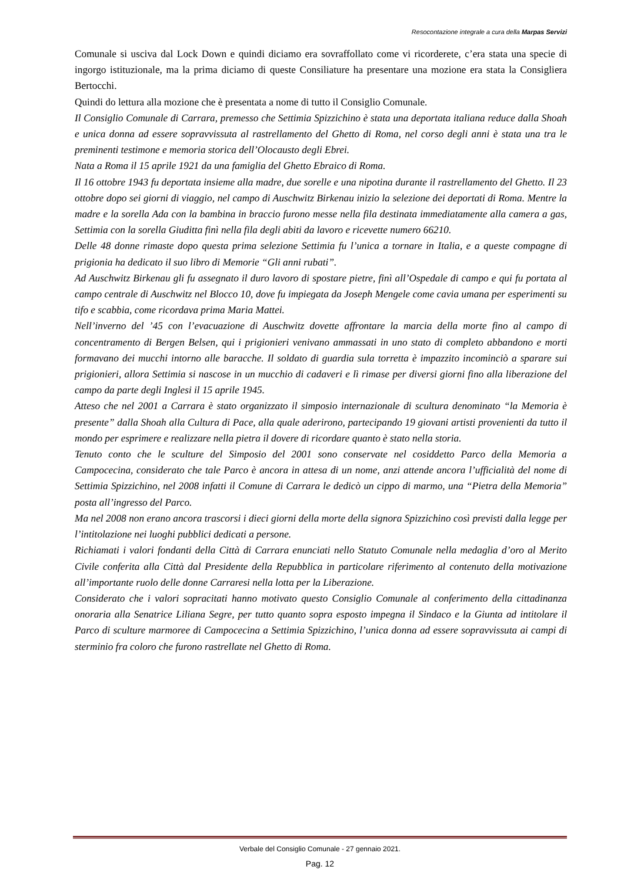Resocontazione integrale a cura della Marpas Servizi
Comunale si usciva dal Lock Down e quindi diciamo era sovraffollato come vi ricorderete, c’era stata una specie di ingorgo istituzionale, ma la prima diciamo di queste Consiliature ha presentare una mozione era stata la Consigliera Bertocchi.
Quindi do lettura alla mozione che è presentata a nome di tutto il Consiglio Comunale.
Il Consiglio Comunale di Carrara, premesso che Settimia Spizzichino è stata una deportata italiana reduce dalla Shoah e unica donna ad essere sopravvissuta al rastrellamento del Ghetto di Roma, nel corso degli anni è stata una tra le preminenti testimone e memoria storica dell’Olocausto degli Ebrei.
Nata a Roma il 15 aprile 1921 da una famiglia del Ghetto Ebraico di Roma.
Il 16 ottobre 1943 fu deportata insieme alla madre, due sorelle e una nipotina durante il rastrellamento del Ghetto. Il 23 ottobre dopo sei giorni di viaggio, nel campo di Auschwitz Birkenau inizio la selezione dei deportati di Roma. Mentre la madre e la sorella Ada con la bambina in braccio furono messe nella fila destinata immediatamente alla camera a gas, Settimia con la sorella Giuditta finì nella fila degli abiti da lavoro e ricevette numero 66210.
Delle 48 donne rimaste dopo questa prima selezione Settimia fu l’unica a tornare in Italia, e a queste compagne di prigionia ha dedicato il suo libro di Memorie “Gli anni rubati”.
Ad Auschwitz Birkenau gli fu assegnato il duro lavoro di spostare pietre, finì all’Ospedale di campo e qui fu portata al campo centrale di Auschwitz nel Blocco 10, dove fu impiegata da Joseph Mengele come cavia umana per esperimenti su tifo e scabbia, come ricordava prima Maria Mattei.
Nell’inverno del ’45 con l’evacuazione di Auschwitz dovette affrontare la marcia della morte fino al campo di concentramento di Bergen Belsen, qui i prigionieri venivano ammassati in uno stato di completo abbandono e morti formavano dei mucchi intorno alle baracche. Il soldato di guardia sula torretta è impazzito incominciò a sparare sui prigionieri, allora Settimia si nascose in un mucchio di cadaveri e lì rimase per diversi giorni fino alla liberazione del campo da parte degli Inglesi il 15 aprile 1945.
Atteso che nel 2001 a Carrara è stato organizzato il simposio internazionale di scultura denominato “la Memoria è presente” dalla Shoah alla Cultura di Pace, alla quale aderirono, partecipando 19 giovani artisti provenienti da tutto il mondo per esprimere e realizzare nella pietra il dovere di ricordare quanto è stato nella storia.
Tenuto conto che le sculture del Simposio del 2001 sono conservate nel cosiddetto Parco della Memoria a Campocecina, considerato che tale Parco è ancora in attesa di un nome, anzi attende ancora l’ufficialità del nome di Settimia Spizzichino, nel 2008 infatti il Comune di Carrara le dedicò un cippo di marmo, una “Pietra della Memoria” posta all’ingresso del Parco.
Ma nel 2008 non erano ancora trascorsi i dieci giorni della morte della signora Spizzichino così previsti dalla legge per l’intitolazione nei luoghi pubblici dedicati a persone.
Richiamati i valori fondanti della Città di Carrara enunciati nello Statuto Comunale nella medaglia d’oro al Merito Civile conferita alla Città dal Presidente della Repubblica in particolare riferimento al contenuto della motivazione all’importante ruolo delle donne Carraresi nella lotta per la Liberazione.
Considerato che i valori sopracitati hanno motivato questo Consiglio Comunale al conferimento della cittadinanza onoraria alla Senatrice Liliana Segre, per tutto quanto sopra esposto impegna il Sindaco e la Giunta ad intitolare il Parco di sculture marmoree di Campocecina a Settimia Spizzichino, l’unica donna ad essere sopravvissuta ai campi di sterminio fra coloro che furono rastrellate nel Ghetto di Roma.
Verbale del Consiglio Comunale - 27 gennaio 2021.
Pag. 12